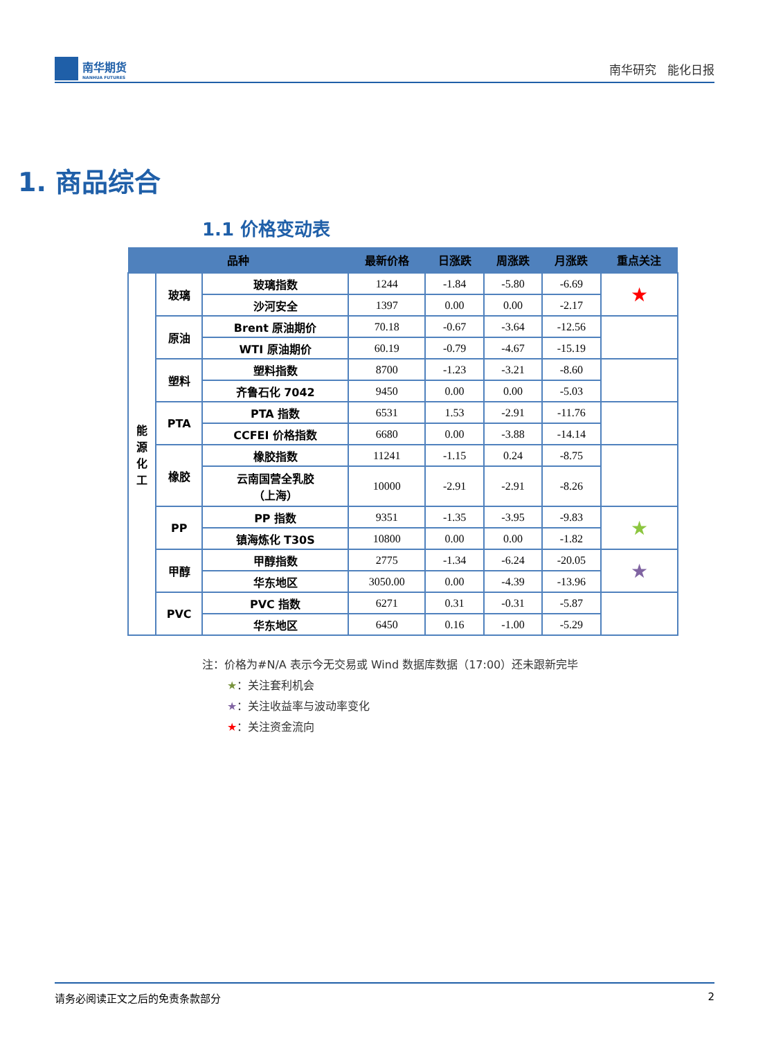南华期货
NANHUA FUTURES
南华研究 能化日报
1. 商品综合
1.1 价格变动表
| 品种 | | | 最新价格 | 日涨跌 | 周涨跌 | 月涨跌 | 重点关注 |
| --- | --- | --- | --- | --- | --- | --- | --- |
| 能 源 化 工 | 玻璃 | 玻璃指数 | 1244 | -1.84 | -5.80 | -6.69 | ★ |
| | | 沙河安全 | 1397 | 0.00 | 0.00 | -2.17 | |
| | 原油 | Brent 原油期价 | 70.18 | -0.67 | -3.64 | -12.56 | |
| | | WTI 原油期价 | 60.19 | -0.79 | -4.67 | -15.19 | |
| | 塑料 | 塑料指数 | 8700 | -1.23 | -3.21 | -8.60 | |
| | | 齐鲁石化 7042 | 9450 | 0.00 | 0.00 | -5.03 | |
| | PTA | PTA 指数 | 6531 | 1.53 | -2.91 | -11.76 | |
| | | CCFEI 价格指数 | 6680 | 0.00 | -3.88 | -14.14 | |
| | 橡胶 | 橡胶指数 | 11241 | -1.15 | 0.24 | -8.75 | |
| | | 云南国营全乳胶 （上海） | 10000 | -2.91 | -2.91 | -8.26 | |
| | PP | PP 指数 | 9351 | -1.35 | -3.95 | -9.83 | ★ |
| | | 镇海炼化 T30S | 10800 | 0.00 | 0.00 | -1.82 | |
| | 甲醇 | 甲醇指数 | 2775 | -1.34 | -6.24 | -20.05 | ★ |
| | | 华东地区 | 3050.00 | 0.00 | -4.39 | -13.96 | |
| | PVC | PVC 指数 | 6271 | 0.31 | -0.31 | -5.87 | |
| | | 华东地区 | 6450 | 0.16 | -1.00 | -5.29 | |
注：价格为#N/A 表示今无交易或 Wind 数据库数据（17:00）还未跟新完毕
★：关注套利机会
★：关注收益率与波动率变化
★：关注资金流向
请务必阅读正文之后的免责条款部分 2